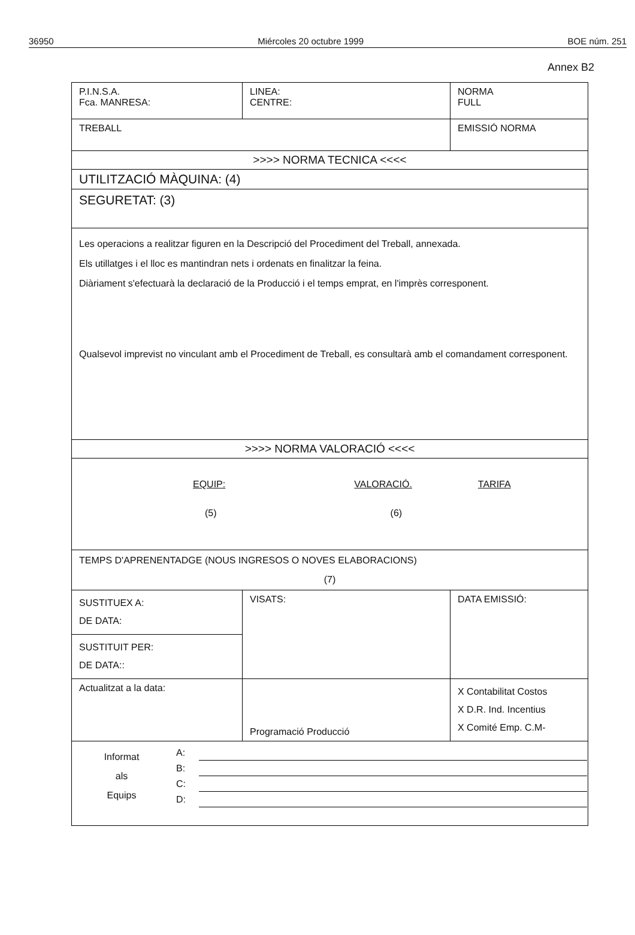36950 Miércoles 20 octubre 1999 BOE núm. 251
Annex B2
| P.I.N.S.A. Fca. MANRESA: | LINEA: CENTRE: | NORMA FULL |
| TREBALL | | EMISSIÓ NORMA |
| >>>> NORMA TECNICA <<<< | | |
| UTILITZACIÓ MÀQUINA: (4) | | |
| SEGURETAT: (3) | | |
| Les operacions a realitzar figuren en la Descripció del Procediment del Treball, annexada. Els utillatges i el lloc es mantindran nets i ordenats en finalitzar la feina. Diàriament s'efectuarà la declaració de la Producció i el temps emprat, en l'imprès corresponent. Qualsevol imprevist no vinculant amb el Procediment de Treball, es consultarà amb el comandament corresponent. | | |
| >>>> NORMA VALORACIÓ <<<< | | |
| EQUIP: VALORACIÓ. TARIFA (5) (6) | | |
| TEMPS D'APRENENTADGE (NOUS INGRESOS O NOVES ELABORACIONS) (7) | | |
| SUSTITUEX A: DE DATA: | VISATS: | DATA EMISSIÓ: |
| SUSTITUIT PER: DE DATA:: | | |
| Actualitzat a la data: | Programació Producció | X Contabilitat Costos X D.R. Ind. Incentius X Comité Emp. C.M- |
| / Informat als Equips / A: / / / / B: / / / / C: / / / / D: / / | | |